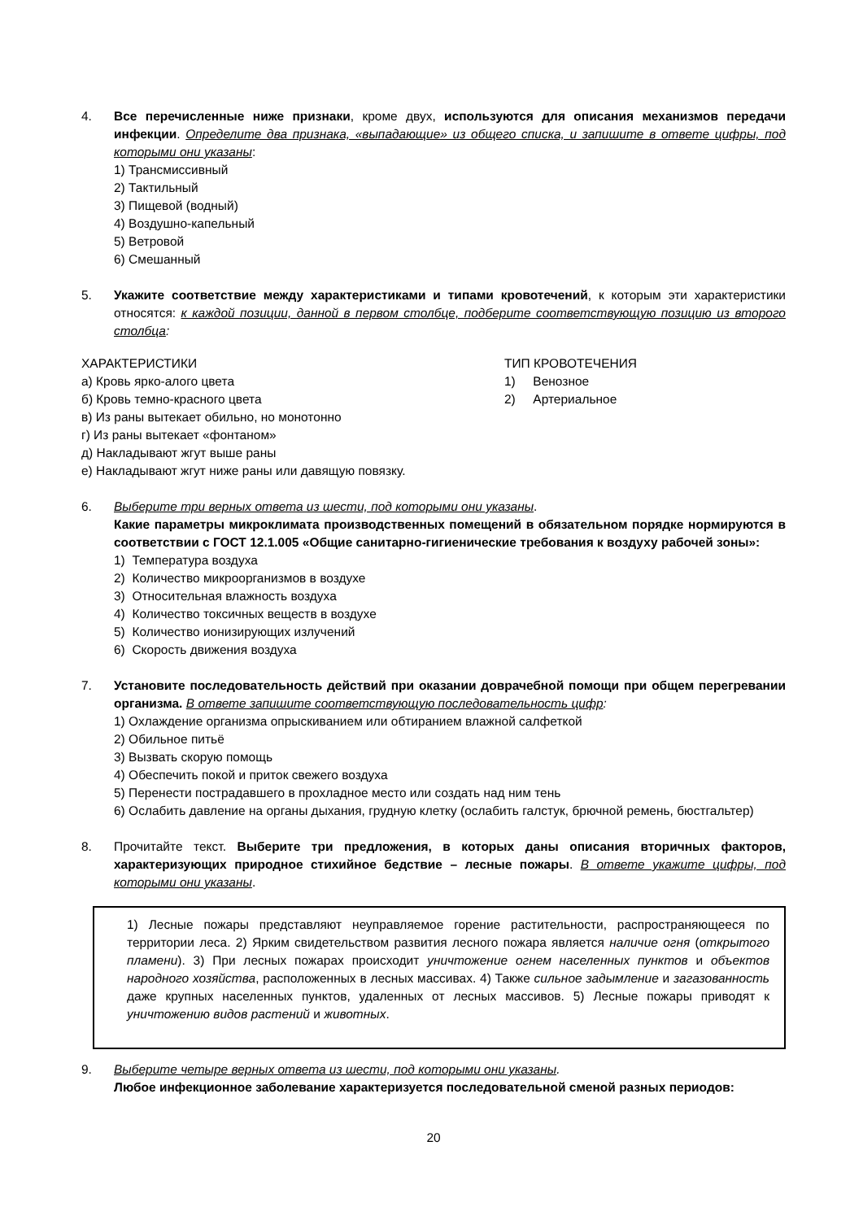4. Все перечисленные ниже признаки, кроме двух, используются для описания механизмов передачи инфекции. Определите два признака, «выпадающие» из общего списка, и запишите в ответе цифры, под которыми они указаны:
1) Трансмиссивный
2) Тактильный
3) Пищевой (водный)
4) Воздушно-капельный
5) Ветровой
6) Смешанный
5. Укажите соответствие между характеристиками и типами кровотечений, к которым эти характеристики относятся: к каждой позиции, данной в первом столбце, подберите соответствующую позицию из второго столбца:
ХАРАКТЕРИСТИКИ
а) Кровь ярко-алого цвета
б) Кровь темно-красного цвета
в) Из раны вытекает обильно, но монотонно
г) Из раны вытекает «фонтаном»
д) Накладывают жгут выше раны
е) Накладывают жгут ниже раны или давящую повязку.
ТИП КРОВОТЕЧЕНИЯ
1) Венозное
2) Артериальное
6. Выберите три верных ответа из шести, под которыми они указаны.
Какие параметры микроклимата производственных помещений в обязательном порядке нормируются в соответствии с ГОСТ 12.1.005 «Общие санитарно-гигиенические требования к воздуху рабочей зоны»:
1) Температура воздуха
2) Количество микроорганизмов в воздухе
3) Относительная влажность воздуха
4) Количество токсичных веществ в воздухе
5) Количество ионизирующих излучений
6) Скорость движения воздуха
7. Установите последовательность действий при оказании доврачебной помощи при общем перегревании организма. В ответе запишите соответствующую последовательность цифр:
1) Охлаждение организма опрыскиванием или обтиранием влажной салфеткой
2) Обильное питьё
3) Вызвать скорую помощь
4) Обеспечить покой и приток свежего воздуха
5) Перенести пострадавшего в прохладное место или создать над ним тень
6) Ослабить давление на органы дыхания, грудную клетку (ослабить галстук, брючной ремень, бюстгальтер)
8. Прочитайте текст. Выберите три предложения, в которых даны описания вторичных факторов, характеризующих природное стихийное бедствие – лесные пожары. В ответе укажите цифры, под которыми они указаны.
1) Лесные пожары представляют неуправляемое горение растительности, распространяющееся по территории леса. 2) Ярким свидетельством развития лесного пожара является наличие огня (открытого пламени). 3) При лесных пожарах происходит уничтожение огнем населенных пунктов и объектов народного хозяйства, расположенных в лесных массивах. 4) Также сильное задымление и загазованность даже крупных населенных пунктов, удаленных от лесных массивов. 5) Лесные пожары приводят к уничтожению видов растений и животных.
9. Выберите четыре верных ответа из шести, под которыми они указаны.
Любое инфекционное заболевание характеризуется последовательной сменой разных периодов:
20